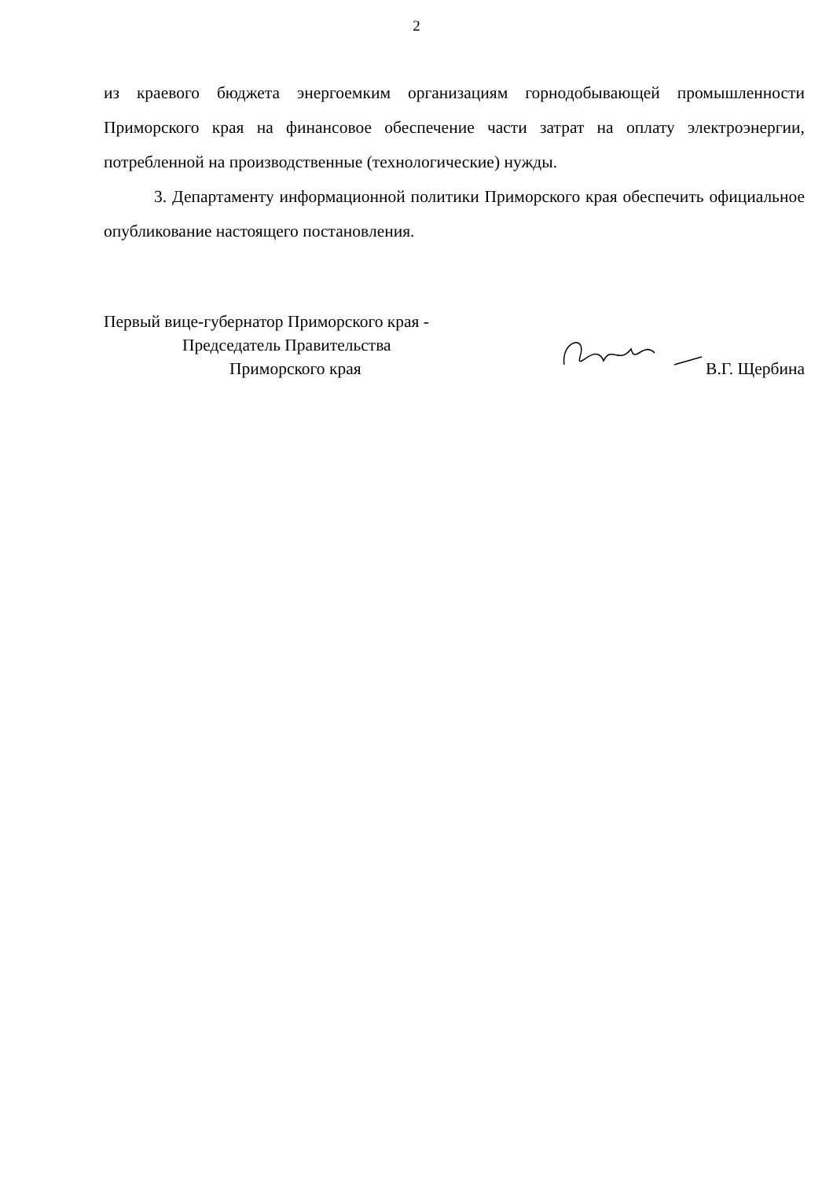2
из краевого бюджета энергоемким организациям горнодобывающей промышленности Приморского края на финансовое обеспечение части затрат на оплату электроэнергии, потребленной на производственные (технологические) нужды.
3. Департаменту информационной политики Приморского края обеспечить официальное опубликование настоящего постановления.
Первый вице-губернатор Приморского края -
Председатель Правительства
Приморского края
В.Г. Щербина